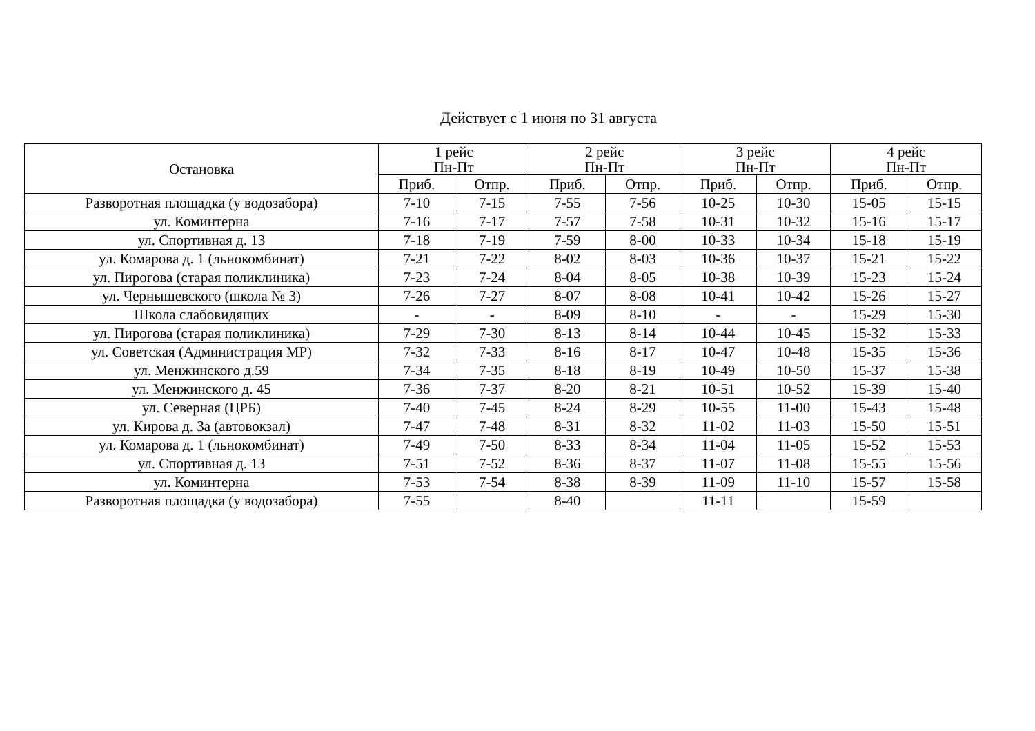Действует с 1 июня по 31 августа
| Остановка | 1 рейс Пн-Пт | | 2 рейс Пн-Пт | | 3 рейс Пн-Пт | | 4 рейс Пн-Пт | |
| --- | --- | --- | --- | --- | --- | --- | --- | --- |
| | Приб. | Отпр. | Приб. | Отпр. | Приб. | Отпр. | Приб. | Отпр. |
| Разворотная площадка (у водозабора) | 7-10 | 7-15 | 7-55 | 7-56 | 10-25 | 10-30 | 15-05 | 15-15 |
| ул. Коминтерна | 7-16 | 7-17 | 7-57 | 7-58 | 10-31 | 10-32 | 15-16 | 15-17 |
| ул. Спортивная д. 13 | 7-18 | 7-19 | 7-59 | 8-00 | 10-33 | 10-34 | 15-18 | 15-19 |
| ул. Комарова д. 1 (льнокомбинат) | 7-21 | 7-22 | 8-02 | 8-03 | 10-36 | 10-37 | 15-21 | 15-22 |
| ул. Пирогова (старая поликлиника) | 7-23 | 7-24 | 8-04 | 8-05 | 10-38 | 10-39 | 15-23 | 15-24 |
| ул. Чернышевского (школа № 3) | 7-26 | 7-27 | 8-07 | 8-08 | 10-41 | 10-42 | 15-26 | 15-27 |
| Школа слабовидящих | - | - | 8-09 | 8-10 | - | - | 15-29 | 15-30 |
| ул. Пирогова (старая поликлиника) | 7-29 | 7-30 | 8-13 | 8-14 | 10-44 | 10-45 | 15-32 | 15-33 |
| ул. Советская (Администрация МР) | 7-32 | 7-33 | 8-16 | 8-17 | 10-47 | 10-48 | 15-35 | 15-36 |
| ул. Менжинского д.59 | 7-34 | 7-35 | 8-18 | 8-19 | 10-49 | 10-50 | 15-37 | 15-38 |
| ул. Менжинского д. 45 | 7-36 | 7-37 | 8-20 | 8-21 | 10-51 | 10-52 | 15-39 | 15-40 |
| ул. Северная (ЦРБ) | 7-40 | 7-45 | 8-24 | 8-29 | 10-55 | 11-00 | 15-43 | 15-48 |
| ул. Кирова д. 3а (автовокзал) | 7-47 | 7-48 | 8-31 | 8-32 | 11-02 | 11-03 | 15-50 | 15-51 |
| ул. Комарова д. 1 (льнокомбинат) | 7-49 | 7-50 | 8-33 | 8-34 | 11-04 | 11-05 | 15-52 | 15-53 |
| ул. Спортивная д. 13 | 7-51 | 7-52 | 8-36 | 8-37 | 11-07 | 11-08 | 15-55 | 15-56 |
| ул. Коминтерна | 7-53 | 7-54 | 8-38 | 8-39 | 11-09 | 11-10 | 15-57 | 15-58 |
| Разворотная площадка (у водозабора) | 7-55 | | 8-40 | | 11-11 | | 15-59 | |